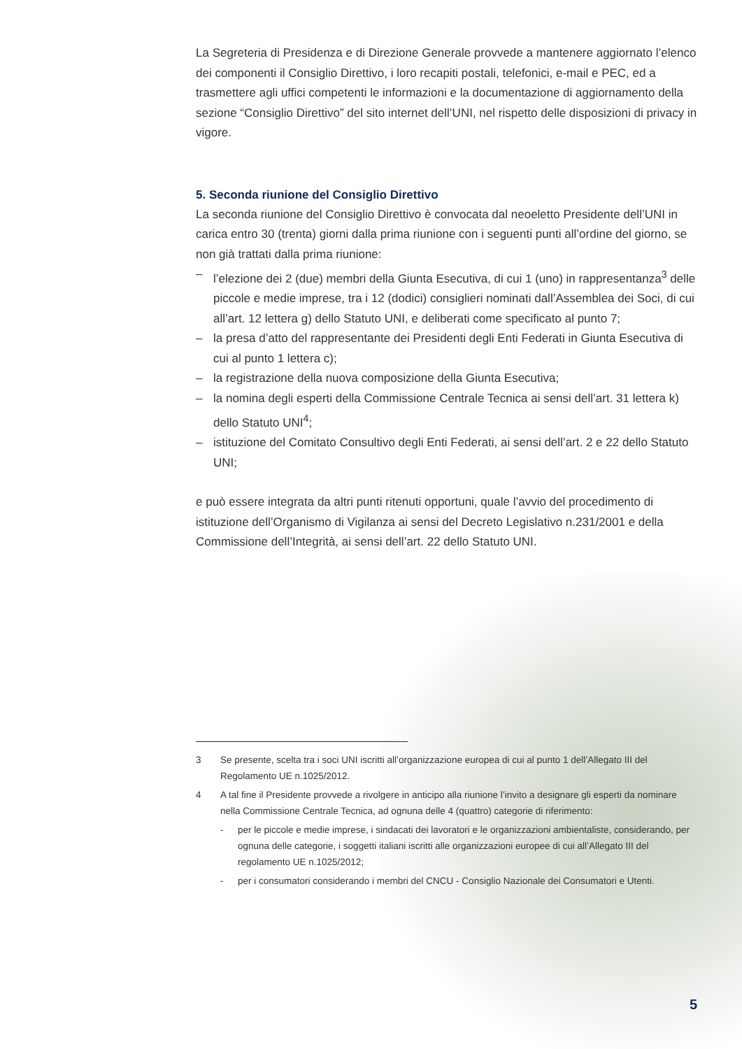La Segreteria di Presidenza e di Direzione Generale provvede a mantenere aggiornato l’elenco dei componenti il Consiglio Direttivo, i loro recapiti postali, telefonici, e-mail e PEC, ed a trasmettere agli uffici competenti le informazioni e la documentazione di aggiornamento della sezione “Consiglio Direttivo” del sito internet dell’UNI, nel rispetto delle disposizioni di privacy in vigore.
5. Seconda riunione del Consiglio Direttivo
La seconda riunione del Consiglio Direttivo è convocata dal neoeletto Presidente dell’UNI in carica entro 30 (trenta) giorni dalla prima riunione con i seguenti punti all’ordine del giorno, se non già trattati dalla prima riunione:
– l’elezione dei 2 (due) membri della Giunta Esecutiva, di cui 1 (uno) in rappresentanza<sup>3</sup> delle piccole e medie imprese, tra i 12 (dodici) consiglieri nominati dall’Assemblea dei Soci, di cui all’art. 12 lettera g) dello Statuto UNI, e deliberati come specificato al punto 7;
– la presa d’atto del rappresentante dei Presidenti degli Enti Federati in Giunta Esecutiva di cui al punto 1 lettera c);
– la registrazione della nuova composizione della Giunta Esecutiva;
– la nomina degli esperti della Commissione Centrale Tecnica ai sensi dell’art. 31 lettera k) dello Statuto UNI<sup>4</sup>;
– istituzione del Comitato Consultivo degli Enti Federati, ai sensi dell’art. 2 e 22 dello Statuto UNI;
e può essere integrata da altri punti ritenuti opportuni, quale l’avvio del procedimento di istituzione dell’Organismo di Vigilanza ai sensi del Decreto Legislativo n.231/2001 e della Commissione dell’Integrità, ai sensi dell’art. 22 dello Statuto UNI.
3 Se presente, scelta tra i soci UNI iscritti all’organizzazione europea di cui al punto 1 dell’Allegato III del Regolamento UE n.1025/2012.
4 A tal fine il Presidente provvede a rivolgere in anticipo alla riunione l’invito a designare gli esperti da nominare nella Commissione Centrale Tecnica, ad ognuna delle 4 (quattro) categorie di riferimento:
- per le piccole e medie imprese, i sindacati dei lavoratori e le organizzazioni ambientaliste, considerando, per ognuna delle categorie, i soggetti italiani iscritti alle organizzazioni europee di cui all’Allegato III del regolamento UE n.1025/2012;
- per i consumatori considerando i membri del CNCU - Consiglio Nazionale dei Consumatori e Utenti.
5